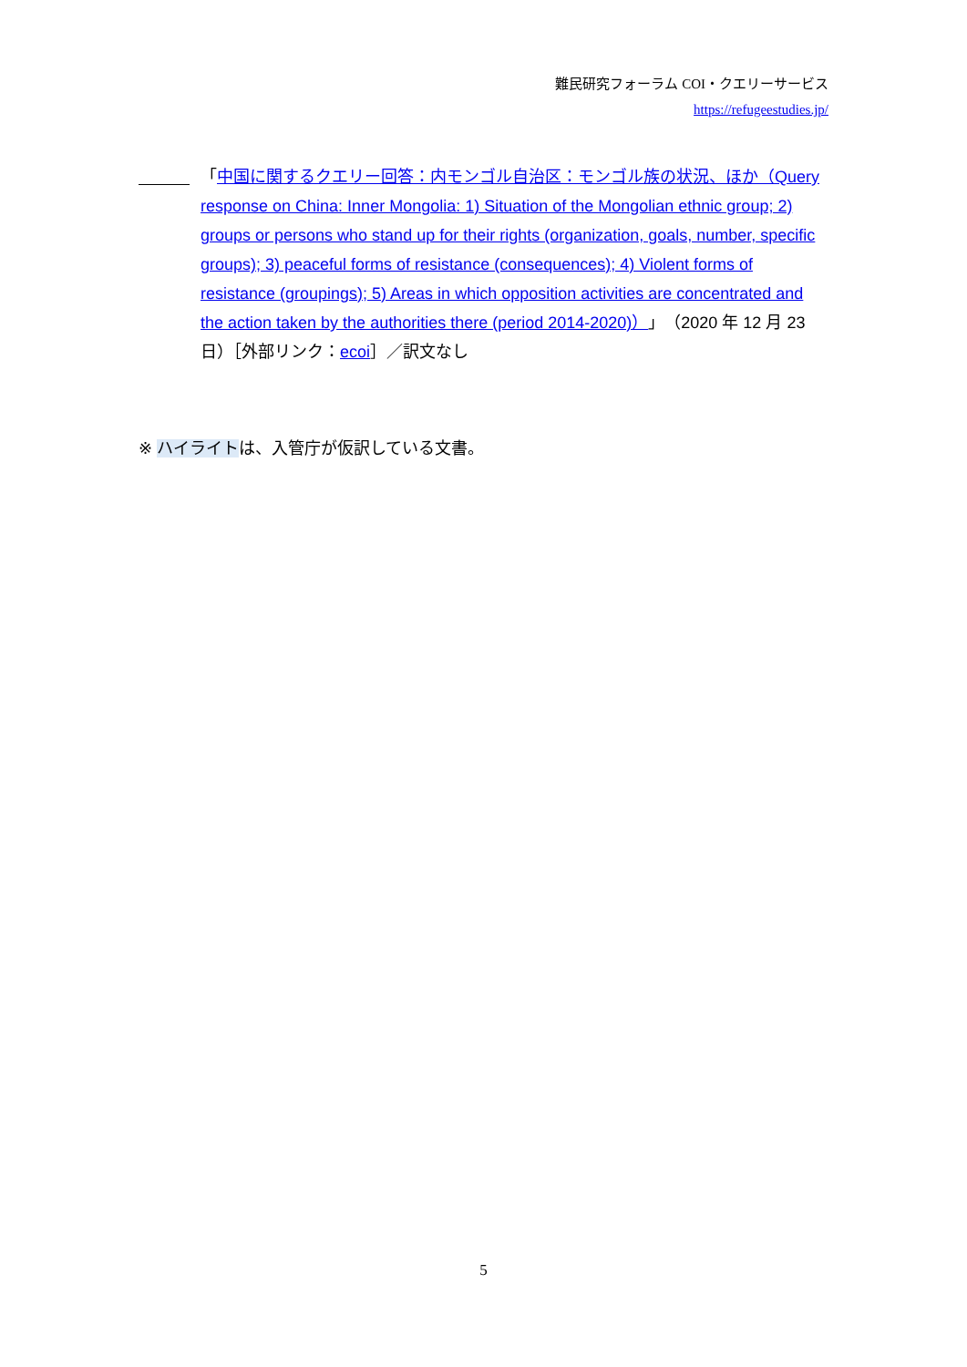難民研究フォーラム COI・クエリーサービス
https://refugeestudies.jp/
「中国に関するクエリー回答：内モンゴル自治区：モンゴル族の状況、ほか（Query response on China: Inner Mongolia: 1) Situation of the Mongolian ethnic group; 2) groups or persons who stand up for their rights (organization, goals, number, specific groups); 3) peaceful forms of resistance (consequences); 4) Violent forms of resistance (groupings); 5) Areas in which opposition activities are concentrated and the action taken by the authorities there (period 2014-2020)）」（2020 年 12 月 23 日）［外部リンク：ecoi］／訳文なし
※ ハイライトは、入管庁が仮訳している文書。
5